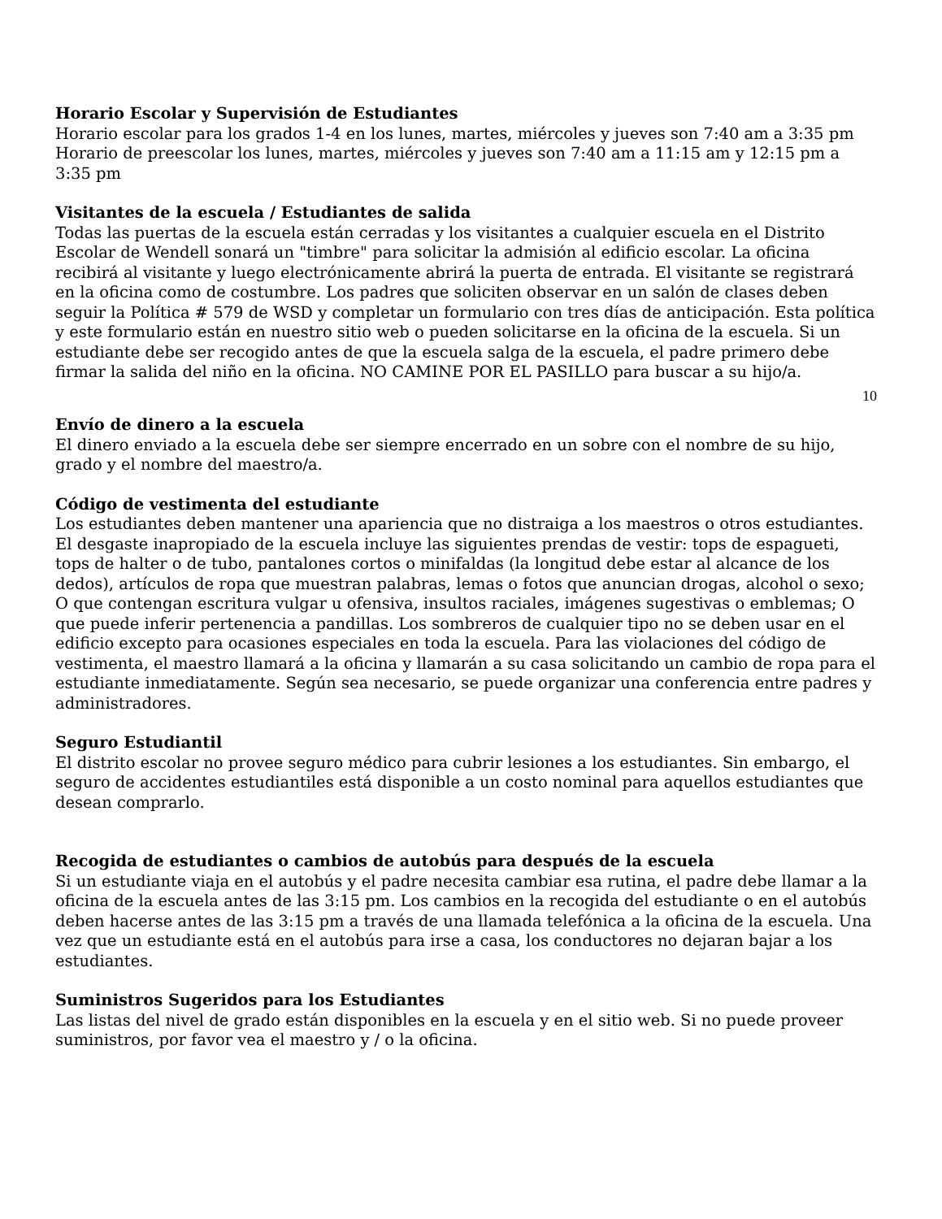Horario Escolar y Supervisión de Estudiantes
Horario escolar para los grados 1-4 en los lunes, martes, miércoles y jueves son 7:40 am a 3:35 pm
Horario de preescolar los lunes, martes, miércoles y jueves son 7:40 am a 11:15 am y 12:15 pm a 3:35 pm
Visitantes de la escuela / Estudiantes de salida
Todas las puertas de la escuela están cerradas y los visitantes a cualquier escuela en el Distrito Escolar de Wendell sonará un "timbre" para solicitar la admisión al edificio escolar. La oficina recibirá al visitante y luego electrónicamente abrirá la puerta de entrada. El visitante se registrará en la oficina como de costumbre. Los padres que soliciten observar en un salón de clases deben seguir la Política # 579 de WSD y completar un formulario con tres días de anticipación. Esta política y este formulario están en nuestro sitio web o pueden solicitarse en la oficina de la escuela. Si un estudiante debe ser recogido antes de que la escuela salga de la escuela, el padre primero debe firmar la salida del niño en la oficina. NO CAMINE POR EL PASILLO para buscar a su hijo/a.
10
Envío de dinero a la escuela
El dinero enviado a la escuela debe ser siempre encerrado en un sobre con el nombre de su hijo, grado y el nombre del maestro/a.
Código de vestimenta del estudiante
Los estudiantes deben mantener una apariencia que no distraiga a los maestros o otros estudiantes. El desgaste inapropiado de la escuela incluye las siguientes prendas de vestir: tops de espagueti, tops de halter o de tubo, pantalones cortos o minifaldas (la longitud debe estar al alcance de los dedos), artículos de ropa que muestran palabras, lemas o fotos que anuncian drogas, alcohol o sexo; O que contengan escritura vulgar u ofensiva, insultos raciales, imágenes sugestivas o emblemas; O que puede inferir pertenencia a pandillas. Los sombreros de cualquier tipo no se deben usar en el edificio excepto para ocasiones especiales en toda la escuela. Para las violaciones del código de vestimenta, el maestro llamará a la oficina y llamarán a su casa solicitando un cambio de ropa para el estudiante inmediatamente. Según sea necesario, se puede organizar una conferencia entre padres y administradores.
Seguro Estudiantil
El distrito escolar no provee seguro médico para cubrir lesiones a los estudiantes. Sin embargo, el seguro de accidentes estudiantiles está disponible a un costo nominal para aquellos estudiantes que desean comprarlo.
Recogida de estudiantes o cambios de autobús para después de la escuela
Si un estudiante viaja en el autobús y el padre necesita cambiar esa rutina, el padre debe llamar a la oficina de la escuela antes de las 3:15 pm. Los cambios en la recogida del estudiante o en el autobús deben hacerse antes de las 3:15 pm a través de una llamada telefónica a la oficina de la escuela. Una vez que un estudiante está en el autobús para irse a casa, los conductores no dejaran bajar a los estudiantes.
Suministros Sugeridos para los Estudiantes
Las listas del nivel de grado están disponibles en la escuela y en el sitio web. Si no puede proveer suministros, por favor vea el maestro y / o la oficina.